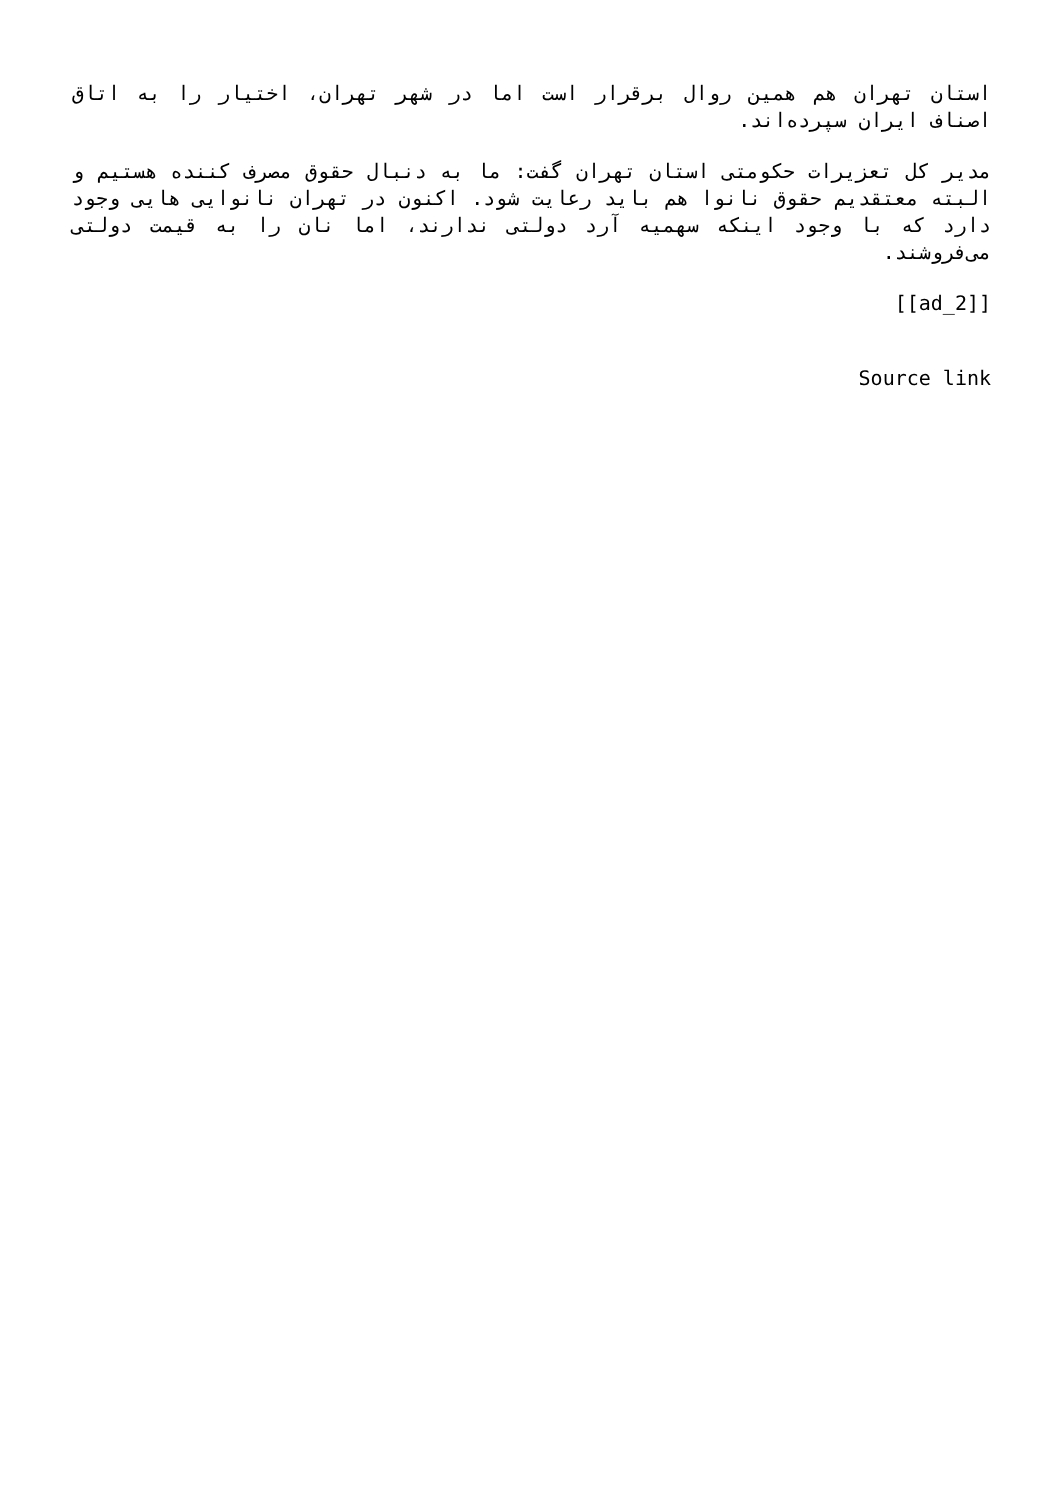استان تهران هم همین روال برقرار است اما در شهر تهران، اختیار را به اتاق اصناف ایران سپرده‌اند.
مدیر کل تعزیرات حکومتی استان تهران گفت: ما به دنبال حقوق مصرف کننده هستیم و البته معتقدیم حقوق نانوا هم باید رعایت شود. اکنون در تهران نانوایی هایی وجود دارد که با وجود اینکه سهمیه آرد دولتی ندارند، اما نان را به قیمت دولتی می‌فروشند.
[[ad_2]]
Source link